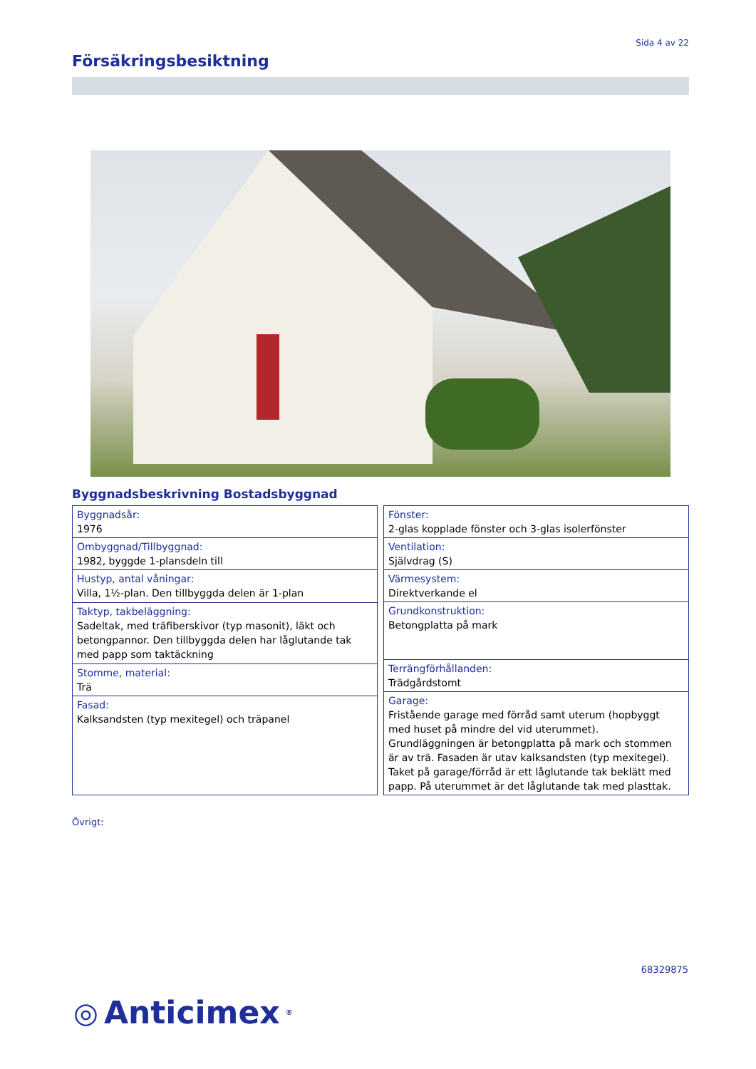Sida 4 av 22
Försäkringsbesiktning
Byggnadsbeskrivning Bostadsbyggnad
| Byggnadsår: 1976 |
| Ombyggnad/Tillbyggnad: 1982, byggde 1-plansdeln till |
| Hustyp, antal våningar: Villa, 1½-plan. Den tillbyggda delen är 1-plan |
| Taktyp, takbeläggning: Sadeltak, med träfiberskivor (typ masonit), läkt och betongpannor. Den tillbyggda delen har låglutande tak med papp som taktäckning |
| Stomme, material: Trä |
| Fasad: Kalksandsten (typ mexitegel) och träpanel |
| Fönster: 2-glas kopplade fönster och 3-glas isolerfönster |
| Ventilation: Självdrag (S) |
| Värmesystem: Direktverkande el |
| Grundkonstruktion: Betongplatta på mark |
| Terrängförhållanden: Trädgårdstomt |
| Garage: Fristående garage med förråd samt uterum (hopbyggt med huset på mindre del vid uterummet). Grundläggningen är betongplatta på mark och stommen är av trä. Fasaden är utav kalksandsten (typ mexitegel). Taket på garage/förråd är ett låglutande tak beklätt med papp. På uterummet är det låglutande tak med plasttak. |
Övrigt:
68329875
◎ Anticimex<sup>®</sup>